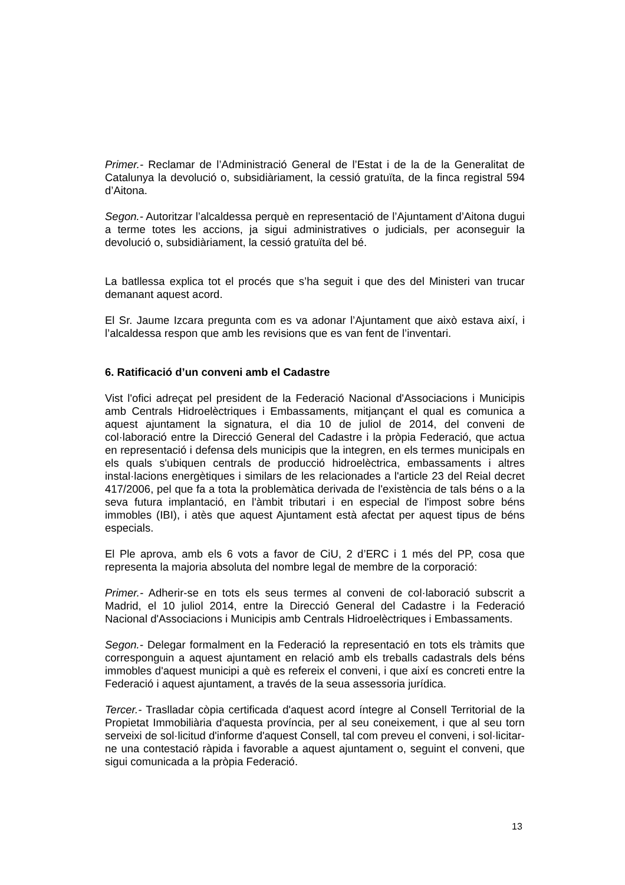Primer.- Reclamar de l’Administració General de l’Estat i de la de la Generalitat de Catalunya la devolució o, subsidiàriament, la cessió gratuïta, de la finca registral 594 d’Aitona.
Segon.- Autoritzar l’alcaldessa perquè en representació de l’Ajuntament d’Aitona dugui a terme totes les accions, ja sigui administratives o judicials, per aconseguir la devolució o, subsidiàriament, la cessió gratuïta del bé.
La batllessa explica tot el procés que s’ha seguit i que des del Ministeri van trucar demanant aquest acord.
El Sr. Jaume Izcara pregunta com es va adonar l’Ajuntament que això estava així, i l’alcaldessa respon que amb les revisions que es van fent de l’inventari.
6. Ratificació d’un conveni amb el Cadastre
Vist l'ofici adreçat pel president de la Federació Nacional d'Associacions i Municipis amb Centrals Hidroelèctriques i Embassaments, mitjançant el qual es comunica a aquest ajuntament la signatura, el dia 10 de juliol de 2014, del conveni de col·laboració entre la Direcció General del Cadastre i la pròpia Federació, que actua en representació i defensa dels municipis que la integren, en els termes municipals en els quals s'ubiquen centrals de producció hidroelèctrica, embassaments i altres instal·lacions energètiques i similars de les relacionades a l'article 23 del Reial decret 417/2006, pel que fa a tota la problemàtica derivada de l'existència de tals béns o a la seva futura implantació, en l'àmbit tributari i en especial de l'impost sobre béns immobles (IBI), i atès que aquest Ajuntament està afectat per aquest tipus de béns especials.
El Ple aprova, amb els 6 vots a favor de CiU, 2 d’ERC i 1 més del PP, cosa que representa la majoria absoluta del nombre legal de membre de la corporació:
Primer.- Adherir-se en tots els seus termes al conveni de col·laboració subscrit a Madrid, el 10 juliol 2014, entre la Direcció General del Cadastre i la Federació Nacional d'Associacions i Municipis amb Centrals Hidroelèctriques i Embassaments.
Segon.- Delegar formalment en la Federació la representació en tots els tràmits que corresponguin a aquest ajuntament en relació amb els treballs cadastrals dels béns immobles d'aquest municipi a què es refereix el conveni, i que així es concreti entre la Federació i aquest ajuntament, a través de la seua assessoria jurídica.
Tercer.- Traslladar còpia certificada d'aquest acord íntegre al Consell Territorial de la Propietat Immobiliària d'aquesta província, per al seu coneixement, i que al seu torn serveixi de sol·licitud d'informe d'aquest Consell, tal com preveu el conveni, i sol·licitar-ne una contestació ràpida i favorable a aquest ajuntament o, seguint el conveni, que sigui comunicada a la pròpia Federació.
13